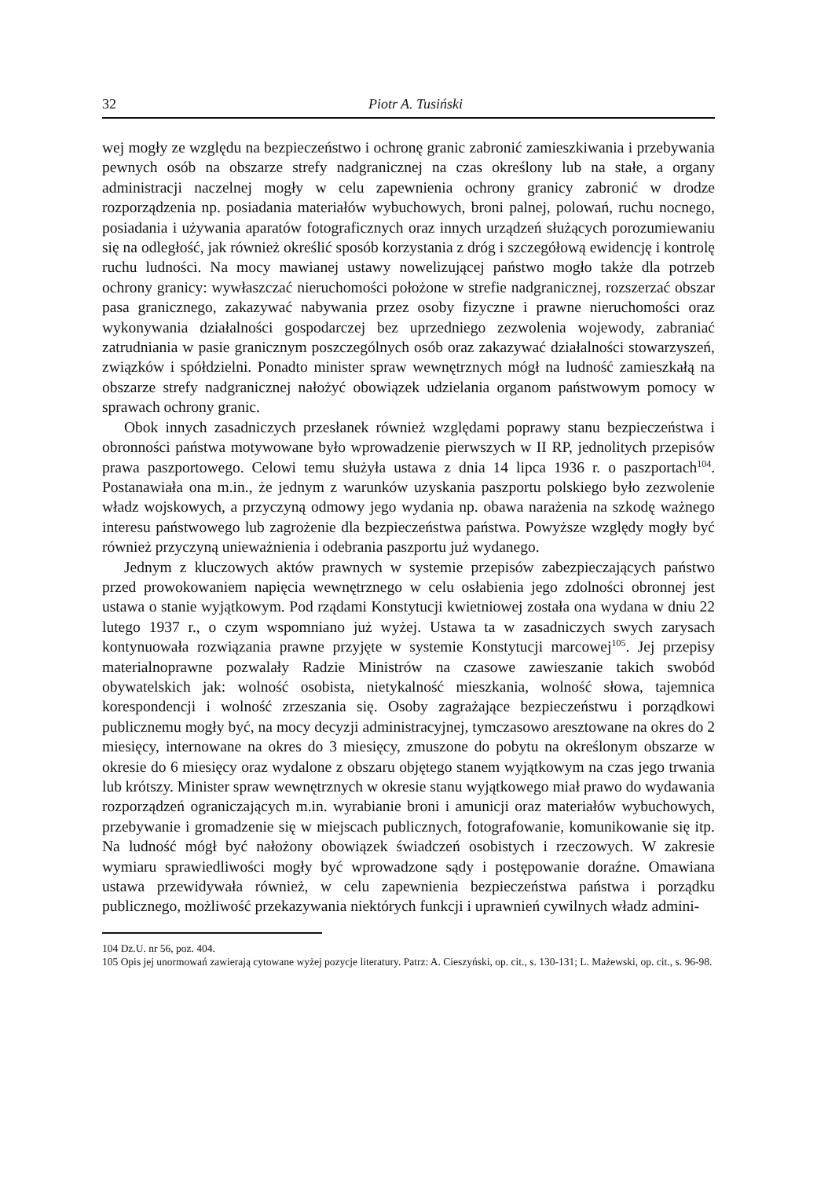32 Piotr A. Tusiński
wej mogły ze względu na bezpieczeństwo i ochronę granic zabronić zamieszkiwania i przebywania pewnych osób na obszarze strefy nadgranicznej na czas określony lub na stałe, a organy administracji naczelnej mogły w celu zapewnienia ochrony granicy zabronić w drodze rozporządzenia np. posiadania materiałów wybuchowych, broni palnej, polowań, ruchu nocnego, posiadania i używania aparatów fotograficznych oraz innych urządzeń służących porozumiewaniu się na odległość, jak również określić sposób korzystania z dróg i szczegółową ewidencję i kontrolę ruchu ludności. Na mocy mawianej ustawy nowelizującej państwo mogło także dla potrzeb ochrony granicy: wywłaszczać nieruchomości położone w strefie nadgranicznej, rozszerzać obszar pasa granicznego, zakazywać nabywania przez osoby fizyczne i prawne nieruchomości oraz wykonywania działalności gospodarczej bez uprzedniego zezwolenia wojewody, zabraniać zatrudniania w pasie granicznym poszczególnych osób oraz zakazywać działalności stowarzyszeń, związków i spółdzielni. Ponadto minister spraw wewnętrznych mógł na ludność zamieszkałą na obszarze strefy nadgranicznej nałożyć obowiązek udzielania organom państwowym pomocy w sprawach ochrony granic.
Obok innych zasadniczych przesłanek również względami poprawy stanu bezpieczeństwa i obronności państwa motywowane było wprowadzenie pierwszych w II RP, jednolitych przepisów prawa paszportowego. Celowi temu służyła ustawa z dnia 14 lipca 1936 r. o paszportach<sup>104</sup>. Postanawiała ona m.in., że jednym z warunków uzyskania paszportu polskiego było zezwolenie władz wojskowych, a przyczyną odmowy jego wydania np. obawa narażenia na szkodę ważnego interesu państwowego lub zagrożenie dla bezpieczeństwa państwa. Powyższe względy mogły być również przyczyną unieważnienia i odebrania paszportu już wydanego.
Jednym z kluczowych aktów prawnych w systemie przepisów zabezpieczających państwo przed prowokowaniem napięcia wewnętrznego w celu osłabienia jego zdolności obronnej jest ustawa o stanie wyjątkowym. Pod rządami Konstytucji kwietniowej została ona wydana w dniu 22 lutego 1937 r., o czym wspomniano już wyżej. Ustawa ta w zasadniczych swych zarysach kontynuowała rozwiązania prawne przyjęte w systemie Konstytucji marcowej<sup>105</sup>. Jej przepisy materialnoprawne pozwalały Radzie Ministrów na czasowe zawieszanie takich swobód obywatelskich jak: wolność osobista, nietykalność mieszkania, wolność słowa, tajemnica korespondencji i wolność zrzeszania się. Osoby zagrażające bezpieczeństwu i porządkowi publicznemu mogły być, na mocy decyzji administracyjnej, tymczasowo aresztowane na okres do 2 miesięcy, internowane na okres do 3 miesięcy, zmuszone do pobytu na określonym obszarze w okresie do 6 miesięcy oraz wydalone z obszaru objętego stanem wyjątkowym na czas jego trwania lub krótszy. Minister spraw wewnętrznych w okresie stanu wyjątkowego miał prawo do wydawania rozporządzeń ograniczających m.in. wyrabianie broni i amunicji oraz materiałów wybuchowych, przebywanie i gromadzenie się w miejscach publicznych, fotografowanie, komunikowanie się itp. Na ludność mógł być nałożony obowiązek świadczeń osobistych i rzeczowych. W zakresie wymiaru sprawiedliwości mogły być wprowadzone sądy i postępowanie doraźne. Omawiana ustawa przewidywała również, w celu zapewnienia bezpieczeństwa państwa i porządku publicznego, możliwość przekazywania niektórych funkcji i uprawnień cywilnych władz admini-
104 Dz.U. nr 56, poz. 404.
105 Opis jej unormowań zawierają cytowane wyżej pozycje literatury. Patrz: A. Cieszyński, op. cit., s. 130-131; L. Mażewski, op. cit., s. 96-98.